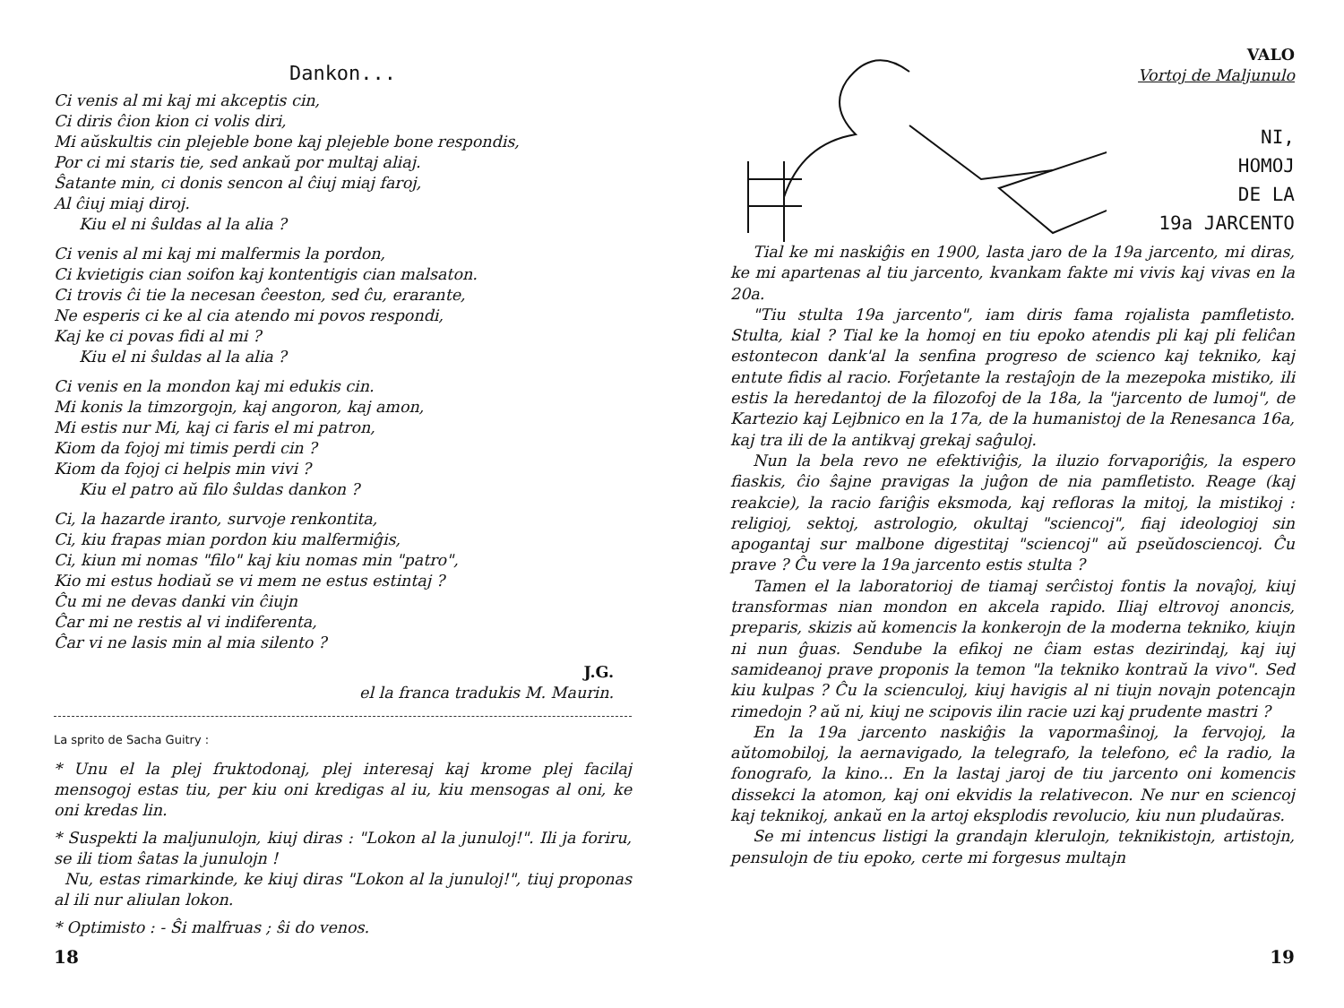Dankon...
Ci venis al mi kaj mi akceptis cin,
Ci diris ĉion kion ci volis diri,
Mi aŭskultis cin plejeble bone kaj plejeble bone respondis,
Por ci mi staris tie, sed ankaŭ por multaj aliaj.
Ŝatante min, ci donis sencon al ĉiuj miaj faroj,
Al ĉiuj miaj diroj.
Kiu el ni ŝuldas al la alia ?
Ci venis al mi kaj mi malfermis la pordon,
Ci kvietigis cian soifon kaj kontentigis cian malsaton.
Ci trovis ĉi tie la necesan ĉeeston, sed ĉu, erarante,
Ne esperis ci ke al cia atendo mi povos respondi,
Kaj ke ci povas fidi al mi ?
Kiu el ni ŝuldas al la alia ?
Ci venis en la mondon kaj mi edukis cin.
Mi konis la timzorgojn, kaj angoron, kaj amon,
Mi estis nur Mi, kaj ci faris el mi patron,
Kiom da fojoj mi timis perdi cin ?
Kiom da fojoj ci helpis min vivi ?
Kiu el patro aŭ filo ŝuldas dankon ?
Ci, la hazarde iranto, survoje renkontita,
Ci, kiu frapas mian pordon kiu malfermiĝis,
Ci, kiun mi nomas "filo" kaj kiu nomas min "patro",
Kio mi estus hodiaŭ se vi mem ne estus estintaj ?
Ĉu mi ne devas danki vin ĉiujn
Ĉar mi ne restis al vi indiferenta,
Ĉar vi ne lasis min al mia silento ?
J.G.
el la franca tradukis M. Maurin.
La sprito de Sacha Guitry :
* Unu el la plej fruktodonaj, plej interesaj kaj krome plej facilaj mensogoj estas tiu, per kiu oni kredigas al iu, kiu mensogas al oni, ke oni kredas lin.
* Suspekti la maljunulojn, kiuj diras : "Lokon al la junuloj!". Ili ja foriru, se ili tiom ŝatas la junulojn !
Nu, estas rimarkinde, ke kiuj diras "Lokon al la junuloj!", tiuj proponas al ili nur aliulan lokon.
* Optimisto : - Ŝi malfruas ; ŝi do venos.
18
VALO
Vortoj de Maljunulo
NI,
HOMOJ
DE LA
19a JARCENTO
Tial ke mi naskiĝis en 1900, lasta jaro de la 19a jarcento, mi diras, ke mi apartenas al tiu jarcento, kvankam fakte mi vivis kaj vivas en la 20a.
"Tiu stulta 19a jarcento", iam diris fama rojalista pamfletisto. Stulta, kial ? Tial ke la homoj en tiu epoko atendis pli kaj pli feliĉan estontecon dank'al la senfina progreso de scienco kaj tekniko, kaj entute fidis al racio. Forĵetante la restaĵojn de la mezepoka mistiko, ili estis la heredantoj de la filozofoj de la 18a, la "jarcento de lumoj", de Kartezio kaj Lejbnico en la 17a, de la humanistoj de la Renesanca 16a, kaj tra ili de la antikvaj grekaj saĝuloj.
Nun la bela revo ne efektiviĝis, la iluzio forvaporiĝis, la espero fiaskis, ĉio ŝajne pravigas la juĝon de nia pamfletisto. Reage (kaj reakcie), la racio fariĝis eksmoda, kaj refloras la mitoj, la mistikoj : religioj, sektoj, astrologio, okultaj "sciencoj", fiaj ideologioj sin apogantaj sur malbone digestitaj "sciencoj" aŭ pseŭdosciencoj. Ĉu prave ? Ĉu vere la 19a jarcento estis stulta ?
Tamen el la laboratorioj de tiamaj serĉistoj fontis la novaĵoj, kiuj transformas nian mondon en akcela rapido. Iliaj eltrovoj anoncis, preparis, skizis aŭ komencis la konkerojn de la moderna tekniko, kiujn ni nun ĝuas. Sendube la efikoj ne ĉiam estas dezirindaj, kaj iuj samideanoj prave proponis la temon "la tekniko kontraŭ la vivo". Sed kiu kulpas ? Ĉu la scienculoj, kiuj havigis al ni tiujn novajn potencajn rimedojn ? aŭ ni, kiuj ne scipovis ilin racie uzi kaj prudente mastri ?
En la 19a jarcento naskiĝis la vapormaŝinoj, la fervojoj, la aŭtomobiloj, la aernavigado, la telegrafo, la telefono, eĉ la radio, la fonografo, la kino... En la lastaj jaroj de tiu jarcento oni komencis dissekci la atomon, kaj oni ekvidis la relativecon. Ne nur en sciencoj kaj teknikoj, ankaŭ en la artoj eksplodis revolucio, kiu nun pludaŭras.
Se mi intencus listigi la grandajn klerulojn, teknikistojn, artistojn, pensulojn de tiu epoko, certe mi forgesus multajn
19